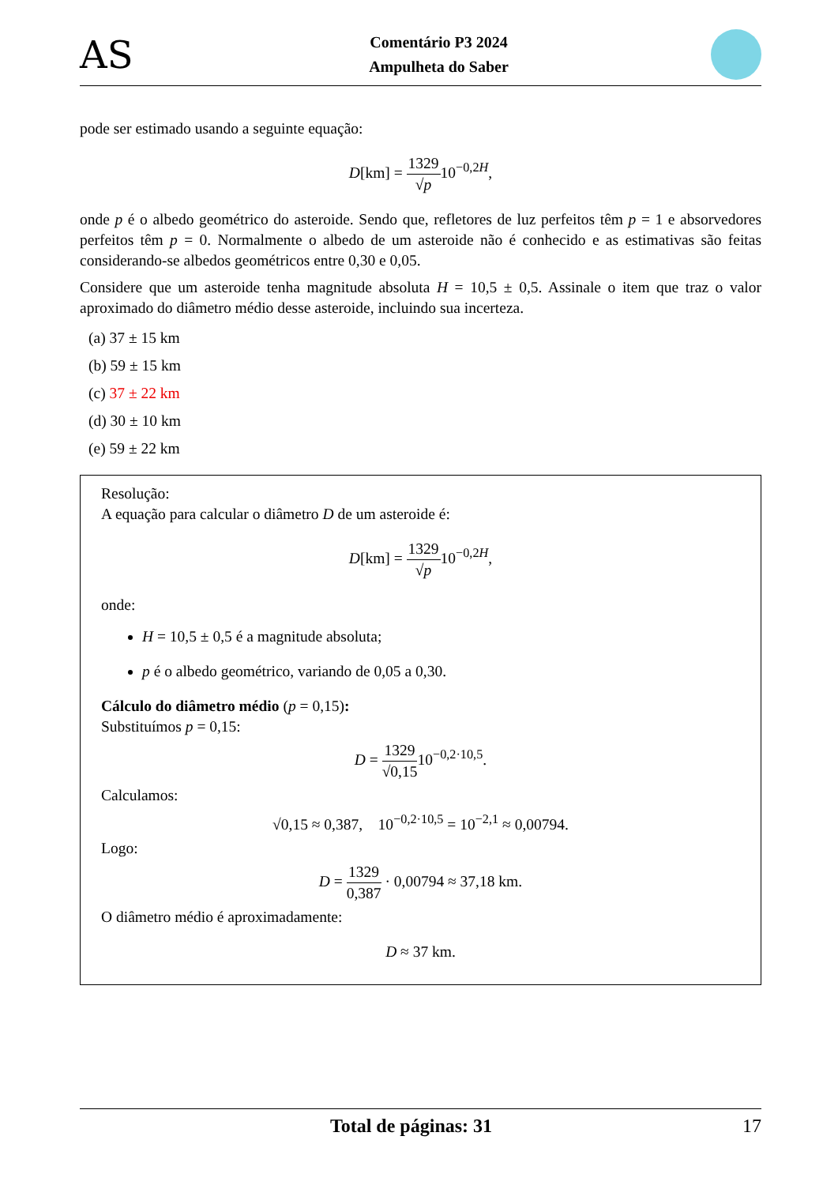AS
Comentário P3 2024
Ampulheta do Saber
pode ser estimado usando a seguinte equação:
D[km] = 1329 √p10<sup>−0,2H</sup>,
onde p é o albedo geométrico do asteroide. Sendo que, refletores de luz perfeitos têm p = 1 e absorvedores perfeitos têm p = 0. Normalmente o albedo de um asteroide não é conhecido e as estimativas são feitas considerando-se albedos geométricos entre 0,30 e 0,05.
Considere que um asteroide tenha magnitude absoluta H = 10,5 ± 0,5. Assinale o item que traz o valor aproximado do diâmetro médio desse asteroide, incluindo sua incerteza.
(a) 37 ± 15 km
(b) 59 ± 15 km
(c) 37 ± 22 km
(d) 30 ± 10 km
(e) 59 ± 22 km
Resolução:
A equação para calcular o diâmetro D de um asteroide é:
D[km] = 1329 √p10<sup>−0,2H</sup>,
onde:
H = 10,5 ± 0,5 é a magnitude absoluta;
p é o albedo geométrico, variando de 0,05 a 0,30.
Cálculo do diâmetro médio (p = 0,15):
Substituímos p = 0,15:
D = 1329 √0,1510<sup>−0,2·10,5</sup>.
Calculamos:
√0,15 ≈ 0,387, 10<sup>−0,2·10,5</sup> = 10<sup>−2,1</sup> ≈ 0,00794.
Logo:
D = 1329 0,387 · 0,00794 ≈ 37,18 km.
O diâmetro médio é aproximadamente:
D ≈ 37 km.
Total de páginas: 31 17